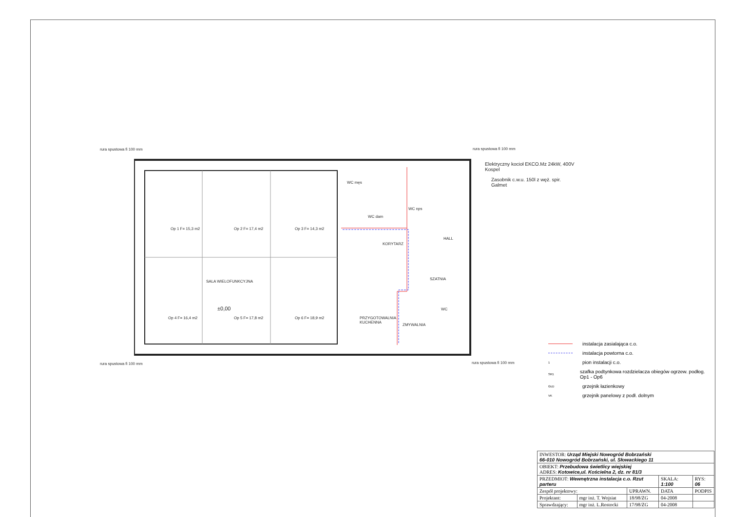rura spustowa fi 100 mm rura spustowa fi 100 mm
rura spustowa fi 100 mm rura spustowa fi 100 mm
Elektryczny kocioł EKCO.Mz 24kW, 400V
Kospel
Zasobnik c.w.u. 150l z węż. spir.
Galmet
WC męs
WC dam
WC nps
HALL
KORYTARZ
SALA WIELOFUNKCYJNA
±0,00
SZATNIA
PRZYGOTOWALNIA
KUCHENNA
ZMYWALNIA
WC
Op 1 F= 15,3 m2 Op 2 F= 17,4 m2 Op 3 F= 14,3 m2
Op 4 F= 16,4 m2 Op 5 F= 17,8 m2 Op 6 F= 18,9 m2
instalacja zasialająca c.o.
instalacja powtorna c.o.
1 pion instalacji c.o.
SR1 szafka podtynkowa rozdzielacza obiegów ogrzew. podłog. Op1 - Op6
GŁD grzejnik łazienkowy
VK grzejnik panelowy z podł. dolnym
| INWESTOR: Urząd Miejski Nowogród Bobrzański 66-010 Nowogród Bobrzański, ul. Słowackiego 11 | | | | |
| OBIEKT: Przebudowa świetlicy wiejskiej ADRES: Kotowice,ul. Kościelna 2, dz. nr 81/3 | | | | |
| PRZEDMIOT: Wewnętrzna instalacja c.o. Rzut parteru | | | SKALA: 1:100 | RYS: 06 |
| Zespół projektowy: | | UPRAWN. | DATA | PODPIS |
| Projektant: | mgr inż. T. Wojsiat | 18/98/ZG | 04-2008 | |
| Sprawdzający: | mgr inż. L.Rostocki | 17/98/ZG | 04-2008 | |